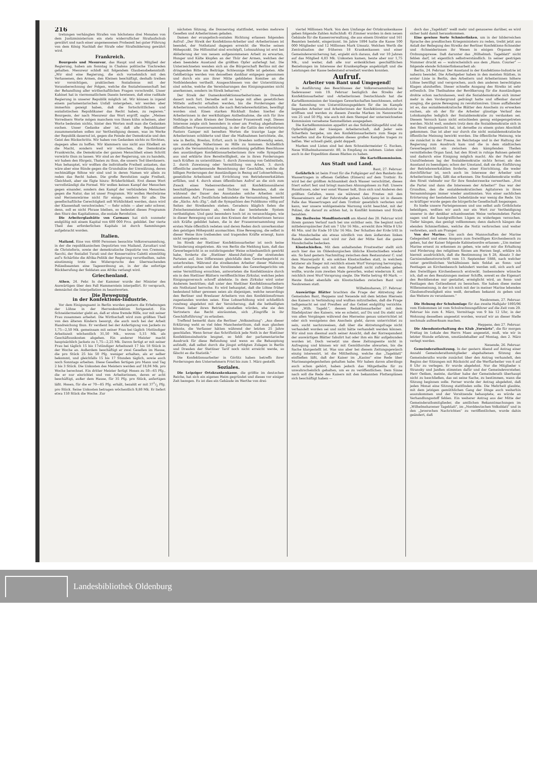216
tretungen verhängten Strafen von höchstens drei Monaten von dem Justizministerium ein stets widerruflicher Strafaufschub gewährt und nach einer angemessenen Probezeit bei guter Führung von dem König Nachlaß der Strafe oder Strafmilderung gewährt wird.
Frankreich.
Bourgeois und Mesureur, das Haupt und ein Mitglied der Regierung, haben am Sonntag in Chalons politische Tischreden gehalten. Mesureur schloß mit folgendem Glaubensbekenntniß: „Wir sind eine Regierung, die sich vornehmlich mit den Verlassenen, den Armen, den Kleinen beschäftigt, deshalb treiben wir vorsichtigen, praktischen Sozialismus mit der Vorausberechnung der Folgen, welche die Sozialwissenschaft bei der Behandlung aller wirthschaftlichen Fragen vorschreibt. Unser Kabinet hat in viermonatlichem Dasein bewiesen, daß eine radikale Regierung in unserer Republik möglich ist. Wir können in irgend einem parlamentarischen Unfall untergehen, wir werden aber immerhin gezeigt haben, daß die fortschrittlichen und sozialistischen Republikaner das Recht haben, zu regieren." Bourgeois, der nach Mesureur das Wort ergriff, sagte: „Meines Vorredners Worte mögen manchem von Ihnen kühn scheinen, aber Worte bedeuten nichts, hinter den Worten muß man die Gedanken suchen. Unser Gedanke aber ist, daß alle Republikaner zusammenstehen sollen zur Vertheidigung dessen, was im Werke der Republik dauernd ist, gegen die Feinde der Demokratie und den Geist des Rückschritts. Wir haben von Gedanken nichts zu fürchten, dagegen alles zu hoffen. Wir klammern uns nicht aus Eitelkeit an die Macht, sondern weil wir wünschen, die Demokratie Frankreichs, die Demokratie der ganzen Menschheit einen Schritt vorwärts thun zu lassen. Wir sind an der Regierung, um zu handeln, wir haben den Ehrgeiz, Thaten zu thun, die unsern Tod überdauern. Man behauptet, wir wollten die individuelle Freiheit antasten, das wäre aber eine Sünde gegen die Grundsätze der Umwälzung, deren rechtmäßige Söhne wir sind und in deren Namen wir allein zu reden das Recht haben. Die große Revolution sagte Freiheit, Gleichheit, aber sie fügte hinzu: Brüderlichkeit. Erst dieses Wort vervollständigt die Formel. Wir wollen keinen Kampf der Menschen gegen einander, sondern den Kampf der verbündeten Menschen gegen die Natur, das ist unser Programm. Wir wollen Herdwärme und Herzenswärme nicht für einige, sondern für alle. Die gesellschaftliche Gerechtigkeit soll Wirklichkeit werden, dann wird der Klassenhaß verschwinden." — Sehr schön — aber sehr schwer, denn, soll es nicht Phrase bleiben, so bedeutet dieses Programm den Sturz des Kapitalismus, die soziale Revolution.
Die Arbeiterglashütte von Carmaux hat sich nunmehr endgültig mit einem Kapital von 600 000 Frcs. gebildet. Der vierte Theil des erforderlichen Kapitals ist durch Sammlungen aufgebracht worden.
Italien.
Mailand. Eine von 4000 Personen besuchte Volksversammlung, in der die republikanischen Deputirten von Mailand, Zavattari und de Christoforis, sowie der demokratische Deputirte von Cremona, Sacchi, der Sozialist Turati und der Konservative Galotti einmüthig auf's Schärfste die Afrika-Politik der Regierung verurtheilten, nahm einstimmig trotz des Widerspruchs des überwachenden Polizeibeamten eine Tagesordnung an, in der die sofortige Rückberufung der Soldaten aus Afrika verlangt wird.
Griechenland.
Athen, 24. Febr. In der Kammer wurde der Minister des Auswärtigen über den Fall Hammerstein interpellirt. Er versprach, demnächst die Interpellation zu beantworten.
Die Bewegung
in der Konfektions-Industrie.
Vor dem Einigungsamt in Berlin wurden gestern die Erhebungen der Löhne in der Herrenkonfektion fortgesetzt. Ein Schneidermeister giebt an, daß er ohne fremde Hilfe, nur mit seiner Frau zusammen arbeitet. Die Wirthschaft wird zum größten Theil von den älteren Kindern besorgt, die auch noch bei der Arbeit Handreichung thun. Er verdient bei der Anfertigung von Jackets zu 1,75—2,50 Mk. gemeinsam mit seiner Frau bei täglich 14stündiger Arbeitszeit wöchentlich 31,50 Mk., wovon 5,15 Mk. als Geschäftsunkosten abgehen. Ein anderer Meister macht hauptsächlich Jackets zu 1,75—2,25 Mk. Davon fertigt er mit seiner Frau bei täglich 15 bis 17stündiger Arbeitszeit 17 bis 18 Stück in der Woche an. Außerdem beschäftigt er zwei Gesellen im Hause, die pro Stück 25 bis 50 Pfg. weniger erhalten, als er selber bekommt, und gleichfalls 15 bis 17 Stunden täglich, sowie auch noch Sonntags arbeiten. Diese Gesellen fertigen pro Mann und Tag 2 bis 3 Stück. Die Unkosten des Meisters werden auf 18,04 Mk. pro Woche berechnet. Ein dritter Meister fertigt Hosen zu 50—65 Pfg., die er nur einrichtet und von Arbeiterinnen, deren er acht beschäftigt, außer dem Hause, für 35 Pfg. pro Stück, anfertigen läßt. Hosen, für die er 70—85 Pfg. erhält, bezahlt er mit 371/2 Pfg. pro Stück. Seine Unkosten betragen wöchentlich 9,80 Mk. Er liefert etwa 150 Stück die Woche. Zur
nächsten Sitzung, die Donnerstag stattfindet, werden mehrere Gesellen und Arbeiterinnen geladen.
Damen der evangelisch-sozialen Richtung erlassen folgenden Aufruf: „Der Streik der Konfektions-Arbeiter und -Arbeiterinnen ist beendet, der Nothstand dagegen erreicht die Woche seinen Höhepunkt. Die Hilfsmittel sind erschöpft, Lohnzahlung ist erst bei Ablieferung der von neuem aufgenommenen Arbeit zu erwarten, Hunger und Kälte klopfen an der Thür der Armen, welchen der eben beendete Ausstand die größten Opfer auferlegt hat. Die Unterzeichneten wenden sich an die Bürgerschaft Berlins mit der dringenden Bitte um Beiträge. Schleunige Hilfe ist geboten. Alle Geldbeträge werden von denselben dankbar entgegen genommen und durch ein aus ihrer Mitte gebildetes Komitee an die Nothleidenden vertheilt. Ausgeschlossen von der Unterstützung sind solche, welche die Vereinbarungen des Einigungsamtes nicht anerkennen, sondern im Streik beharren."
Der Streik der Damenkonfektionsarbeiterinnen in Dresden dauert noch fort. Derselbe soll so lange mit allen gesetzlichen Mitteln aufrecht erhalten werden, bis die Forderungen der Arbeiterinnen, vornehmlich die nach Betriebswerkstätten, bewilligt worden sind. Einen starken Rückhalt finden hierbei die Arbeiterinnen in der werkthätigen Antheilnahme, die sich für ihre Nothlage in allen Kreisen der Dresdener Frauenwelt regt. Dieses Interesse zeigte sich besonders in einer am Freitag abgehaltenen öffentlichen Frauenversammlung, in der die Gattin des reformirten Pastors Gamper mit beredten Worten die traurige Lage der Arbeiterinnen schilderte und über die Maßnahmen berichtete, die, wie in Berlin, Breslau, Erfurt, auch in Dresden nothwendig seien, um ausständige Näherinnen zu Hilfe zu kommen. Schließlich sprach die Versammlung in einem einstimmig gefaßten Beschlusse den ausständigen Konfektionsarbeiterinnen ihre volle Sympathie aus und erklärte ihre Bereitwilligkeit, sie in ihren Forderungen nach Kräften zu unterstützen: 1. durch Zuweisung von Geldmitteln, 2. durch Zuweisung oder Vermittlung von Arbeit, 3. durch öffentliche anerkennende Bezeichnung der Geschäfte, welche die billigen Forderungen der Ausständigen in Bezug auf Lohnerhöhung, gesetzliche Arbeitszeit und Errichtung von Betriebswerkstätten erfüllen, und 4. durch einen öffentlichen Aufruf an die sich zum Zweck eines Nebenverdienstes mit Konfektionsnäherei beschäftigenden Frauen und Töchter von Beamten, daß sie während der Dauer des Ausstandes solche Arbeiten nicht annehmen. Auf's Deutlichste bekundete die Versammlung, bemerkt die „Sächs. Arb.-Ztg.", daß die Sympathien des Publikums völlig auf Seiten der Streikenden stehen. Geradezu kläglich fielen die Zwischenmeisterinnen ab, welche das bestehende System vertheidigten. Und ganz besonders hoch ist zu veranschlagen, wie in dieser Bewegung und aus den Kreisen der Arbeiterinnen heraus sich Kräfte gebildet haben, die in der Frauenversammlung zum ersten Male öffentlich redeten und deren Reden doch unverkennbar den geistigen Höhepunkt ausmachten. Eine Bewegung, die selbst in dieser Weise ihre treibenden und tragenden Kräfte erzeugt, kann nicht vergebens sein.
Im Streik der Stettiner Konfektionsarbeiter ist noch keine Veränderung eingetreten. Als von Berlin die Meldung kam, daß das Gewerbegericht in so nutzbringender Weise schiedsamtlich gewirkt habe, forderte die „Stettiner Abend-Zeitung" die streitenden Parteien auf, ihre Differenzen gleichfalls dem Gewerbegericht zu unterbreiten. Während die streikenden Arbeiter dieser Mahnung sofort entsprachen und den Vorsitzenden des Gewerbegerichts um seine Vermittlung ersuchten, antworteten die Konfektionäre durch ein in den Stettiner Blättern veröffentlichtes Zirkular, welches jeden Einigungsversuch schroff ablehnte. In dem Zirkular wird unter Anderem bestritten; daß unter den Stettiner Konfektionsarbeitern ein Nothstand herrsche. Es wird behauptet, daß die Löhne früher bedeutend höher gewesen seien als diejenigen, welche neuerdings den Berliner und Breslauer Arbeitern von den Konfektionsfirmen zugestanden worden seien. Eine Lohnerhöhung wird schließlich rundweg abgelehnt mit der Versicherung, daß die betheiligten Firmen lieber ihren Betrieb einstellen würden, ehe sie den Vertretern das Recht einräumten, sich „Eingriffe in ihr Geschäftsführung" zu erlauben.
Treffend bemerkt dazu die Berliner „Volkszeitung": „Aus dieser Erklärung weht so viel ödes Manchesterthum, daß man glauben könnte, die Verfasser hätten während der letzten 25 Jahre geschlafen. Wenn ferner das Schriftstück jede Noth in der Stettiner Konfektionsindustrie leugnet, so fehlt der parlamentarische Ausdruck für diese Befundung und wenn es die Behauptung aufstellt, daß selbst durch die jüngst erfolgten Zulagen in Berlin und Dresden der Stettiner Tarif noch nicht erreicht werde, so fälscht es die Statistik."
Die Konfektionsarbeiter in Görlitz haben betreffs ihrer Forderungen den Unternehmern Frist bis zum 1. März gestellt.
Soziales.
Die Leipziger Ortskrankenkasse, die größte im deutschen Reiche, hat sich ein eigenes Heim gegründet und dieses vor einiger Zeit bezogen. Es ist dies ein Gebäude im Werthe von drei-
viertel Millionen Mark. Von dem Umfange der Ortskrankenkasse geben folgende Zahlen Aufschluß: 45 Zimmer wurden in dem neuen Gebäude für die Kassenverwaltung, die aus einem Direktor und 161 Beamten besteht, eingeräumt. Im Jahre 1894 hatte die Kasse 100 000 Mitglieder und 12 Millionen Mark Umsatz. Welchen Werth die Zentralisation der früheren 18 Krankenkassen und einer Gemeindeversicherung hat, ergiebt sich daraus, daß vor 10 Jahren auf das Mitglied 4,83 Mk. Unkosten kamen, heute aber nur 1,75 Mk., und weiter, daß alle nur erdenklichen geschäftlichen Beziehungen im Interesse der Krankenpflege angeknüpft und die Leistungen der Kasse bedeutend erweitert werden konnten.
Aufruf.
Arbeiter von Bant und Umgegend!
In Ausführung des Beschlusses der Volksversammlung bei Sadewasser vom 19. Februar bezüglich des Streiks der Konfektionsarbeiter und -Arbeiterinnen Deutschlands hat die Kartellkommission der hiesigen Gewerkschaften beschlossen, sofort die Sammlung von Unterstützungsgeldern für die im Kampfe liegenden Arbeiter und Arbeiterinnen der Konfektionsindustrie zu eröffnen und werden zu diesem Zwecke Marken im Nennwerthe von 25 und 50 Pfg. wie auch mit dem Stempel der unterzeichneten Kommission versehene Sammellisten ausgegeben.
Die Kartellkommission appellirt an das Solidaritätsgefühl und die Opferwilligkeit der hiesigen Arbeiterschaft, daß Jeder sein Scherflein hergebe, um den Konfektionsarbeitern zum Siege zu verhelfen und die Kriegskosten dieses großen Kampfes tragen zu helfen. Wer schnell giebt, giebt doppelt.
Marken und Listen sind bei dem Schneidermeister G. Eucken, Neue Wilhelmshavenerstr. 80, in Empfang zu nehmen. Listen sind auch in der Expedition dieses Blattes zu haben.
Die Kartellkommission.
Aus Stadt und Land.
Bant, 27. Februar.
Gefährlich ist beim Frost für die Fußgänger auf den Bankets das Wassertragen in offenen Gefäßen (Eimern) auf dem Trottoir. Es wird bei der größten Achtsamkeit doch Wasser verschüttet, dieses friert sofort fest und bringt manchen Ahnungslosen zu Fall. Unsere Hausfrauen, oder wer sonst Wasser holt, thun sich und Anderen den größten Gefallen, wenn sie während des Frostes mit den Wassereimern auf der Fahrstraße gehen. Uebrigens ist in diesem Falle das Wassertragen auf dem Trottoir gesetzlich verboten und kann, wer unsere wohlgemeinte Warnung nicht beachtet, mit der Polizei, die darauf zu achten hat, in Konflikt kommen und Strafe bezahlen.
Die theilweise Mondfinsterniß am Abend des 28. Februar wird ihrem ganzen Verlauf nach bei uns sichtbar sein. Sie beginnt nach mitteleuropäischer Zeit um 7 Uhr 16 Min., erreicht ihre Mitte 8 Uhr 46 Min. und ihr Ende 10 Uhr 16 Min. Der Schatten der Erde tritt in die Mondscheibe ein etwas nördlich von dem äußersten linken Rande derselben und wird zur Zeit der Mitte fast die ganze Mondscheibe bedecken.
Klootschießen. Mit dem anhaltenden Frostwetter stellt sich auch hier das im Oldenburgischen übliche Klootschießen wieder ein. So fand gestern Nachmittag zwischen dem Restaurateur C. und dem Maurerpolir K. ein solches Klootschießen statt, in welchem letzterer als Sieger mit reichlich einem Wurf Vorsprung hervorging. Da der Besiegte sich mit dem Ergebniß nicht zufrieden geben wollte, wurde zum zweiten Male geworfen, wobei wiederum K. mit reichlich zwei Wurf Vorsprung siegte. Die Wette betrug 40 Mark. — Heute findet ebenfalls ein Klootschießen zwischen Bant und Neubremen statt.
Wilhelmshaven, 27. Februar.
Auswärtige Blätter brachten die Frage der Abtretung der Gemeinden Bant, Heppens und Neuende mit dem letzten Hiersein des Kaisers in Verbindung und wußten mitzutheilen, daß die Frage todtgemacht sei und Preußen auf das Gebiet endgültig verzichte. Das „Wilh. Tagebl.", dessen Redaktionsarbeiter mit dem Stiefelputzer des Kaisers, wie es scheint, auf Du und Du steht und von allen Vorgängen während des Hierseins genau unterrichtet ist oder sich wenigstens den Anschein giebt, davon unterrichtet zu sein, sucht nachzuweisen, daß über die Abtretungsfrage nicht verhandelt worden sei und nicht hätte verhandelt werden können. Wir sind nun diesmal auch seiner Ansicht, daß der Korrespondent der auswärtigen Blätter fabulirt hat oder ihm ein Bär aufgebunden worden ist. Doch versetzt uns diese Zeitungsente nicht in Aufregung und können wir mit Gemüthsruhe abwarten, bis die Sache klargestellt ist. Was uns aber bei diesem Zeitungsgewäsch einzig interessirt, ist die Mittheilung, welche das „Tageblatt" einfließen läßt, daß der Kaiser im „Kasino" eine Rede über Marineangelegenheiten gehalten habe. Wir haben davon allerdings auch schon gehört, haben jedoch das Mitgetheilte für zu unwahrscheinlich gehalten, um es zu veröffentlichen. Dem Sinne nach soll die Rede des Kaisers mit den bekannten Flottenplänen sich beschäftigt haben —
doch das „Tageblatt" weiß mehr und genaueres darüber, es wird sicher bald damit herauskommen.
Eine gewisse Sorte Schmierfinken, um in der bilderreichen Sprache des preußischen Kriegsministers zu reden, treibt jetzt aus Anlaß der Beilegung des Streiks der Berliner Konfektions-Schneider und -Schneiderinnen ihr Wesen in einigen Organen der Ordnungspresse. Daß darunter das „Wilhelmsh. Tageblatt" nicht fehlen darf, ist eigentlich selbstverständlich. In seiner gestrigen Nummer druckt es — wahrscheinlich aus dem „Hann. Courier" — folgende elende Schmierfinkenarbeit ab:
Berlin, 24. Februar. Der Ausstand in der Konfektions-Industrie ist nahezu beendet. Die Arbeitgeber haben in den meisten Stätten, in erster Linie in Berlin, den Arbeitern und Arbeiterinnen höhere Löhne bewilligt und versprochen, auch den anderen berechtigten Klagen abzuhelfen. Dieser schnelle Ausgang des Streiks ist sehr erfreulich. Die Theilnahme der Bevölkerung für die Ausständigen drohte schon nachzulassen, weil die Sozialdemokratie sich immer mehr in den Vordergrund gedrängt hatte und offenbar darauf ausging, die ganze Bewegung zu revolutioniren. Umso auffallender ist es, das sozialdemokratische Blätter den Anschein zu erwecken suchen, als ob der für die Arbeiter günstige Verlauf des Lohnkampfes lediglich der Sozialdemokratie zu verdanken sei. Diesem Versuch kann nicht entschieden genug entgegengetreten werden. Nicht weil, sondern trotz dem die Sozialdemokratie sich in den Streit eingemischt hat, ist derselbe zu einem guten Abschluß gekommen. Das ist aber nur durch die nicht sozialdemokratische öffentliche Meinung bewirkt worden. Die öffentliche Meinung, wie sie zunächst in der Presse, im Reichstage und in der Haltung der Regierung zum Ausdruck kam und die in dem städtischen Gewerbegericht ein zwischen den kämpfenden Theilen vermittelndes Organ fand, hat den Streit in ruhige Bahnen gelenkt und dadurch eine Einigung möglich macht. Als der Partei der Unzufriedenen lag der Sozialdemokratie nichts ferner, als den Ausstand zu beendigen; schon der Umstand, daß sie die Einführung der Betriebswerkstätten forderte, einer Einrichtung, die weder durchführbar ist, noch auch im Interesse der Arbeiter und Arbeiterinnen liegt, läßt das erkennen. Die Sozialdemokratie wollte den Streit vielmehr nur für ihre Sonderzwecke verwerthen. „Erst die Partei und dann die Interessen der Arbeiter!" Das war der Grundton, den die sozialdemokratischen Agitatoren in ihren Versammlungen immer wieder anstimmten. Von einer sachlichen Erörterung der bestehenden Uebelstände war wenig die Rede. Um so kräftiger wurde gegen die bürgerliche Gesellschaft losgezogen.
Es hieße unsere Parteigenossen und uns selbst aufs Gröblichste beleidigen, wollten wir auch nur ein Wort zur Vertheidigung unserer in der denkbar schamlosesten Weise verleumdeten Partei sagen und die handgreiflichen Lügen zu widerlegen versuchen. Tiefer hängen, das genügt vollkommen; denn dadurch hängen die elenden Schmierfinken, welche die Notiz verbrochen und weiter verbreiten, auch am Pranger.
Von der Marine. Um auch den Mannschaften der Marine Gelegenheit und einen Ansporn zum freiwilligen Kirchenbesuch zu geben, hat der Kaiser folgende Kabinetsordre erlassen: „Um meiner Marine erneut zu erkennen zu geben, wie sehr mir die Erhaltung und Förderung des religiösen Sinnes am Herzen liegt, erkläre ich hiermit ausdrücklich, daß die Bestimmung im § 28, Absatz 3 der Garnisondienstvorschrift vom 13. September 1888, nach welcher unter gewöhnlichen Verhältnissen kein Soldat an Sonn- und Festtagen an Kirchenbesuch behindert werden soll, sich auch auf den freiwilligen Kirchenbesuch erstreckt. Insbesondere wünsche ich, daß es den Besatzungen meiner Schiffe, soweit es die Eigenart des Borddienstes nur gestattet, ermöglicht wird, an Sonn- und Festtagen den Gottesdienst zu besuchen. Sie haben diese meine Willensmeinung, in der ich mich mit der in meiner Marine lebenden Glaubensfreudigkeit eins weiß, derselben bekannt zu geben und das Weitere zu veranlassen."
Neubremen, 27. Februar.
Die Hebung der Schulumlage für das zweite Halbjahr 1895/96 vom Einkommen ist vom Schulrechnungsführer auf die Zeit vom 29. Februar bis zum 4. März, Vormittags von 9 bis 12 Uhr, in der Wohnung desselben angesetzt worden, worauf wir an dieser Stelle nochmals aufmerksam machen.
Heppens, den 27. Februar.
Die Abendunterhaltung des Klub „Vorwärts", die für morgen Freitag im Lokale des Herrn Maes angesetzt, muß, wie wir in letzter Stunde erfahren, umständehalber auf Montag, den 2. März verlegt werden.
Neuende, 26. Februar.
Gemeinderathssitzung. In der gestern Abend auf Antrag einer Anzahl Gemeinderathsmitglieder abgehaltenen Sitzung des Gemeinderaths wurde zunächst über den Antrag verhandelt, den Beginn der Sitzungen mit Rücksicht auf die Werftarbeiter von 6 auf 8 Uhr zu verlegen. Er wurde abgelehnt. Nur die Mitglieder v. Stransky und Janßen stimmten dafür und der Gemeindevorsteher, Herr Oetken, meinte, darüber habe der Gemeinderath überhaupt nicht zu beschließen, das sei seine Sache, zu bestimmen, wann die Sitzung beginnen solle. Ferner wurde der Antrag abgelehnt, daß jeden Monat eine Sitzung stattfinden solle. Die Mehrheit glaubte, mit dem jetzigen gemüthlichen Gang der Dinge auch weiterhin auszukommen und der Vorsitzende behauptete, es würde an Verhandlungsstoff fehlen. Ein weiterer Antrag aus der Mitte der Gemeinderathsmitglieder, die amtlichen Bekanntmachungen im „Wilhelmshavener Tageblatt", im „Norddeutschen Volksblatt" und in den „Jeverschen Nachrichten" zu veröffentlichen, wurde dahin geändert, daß
Landesbibliothek Oldenburg